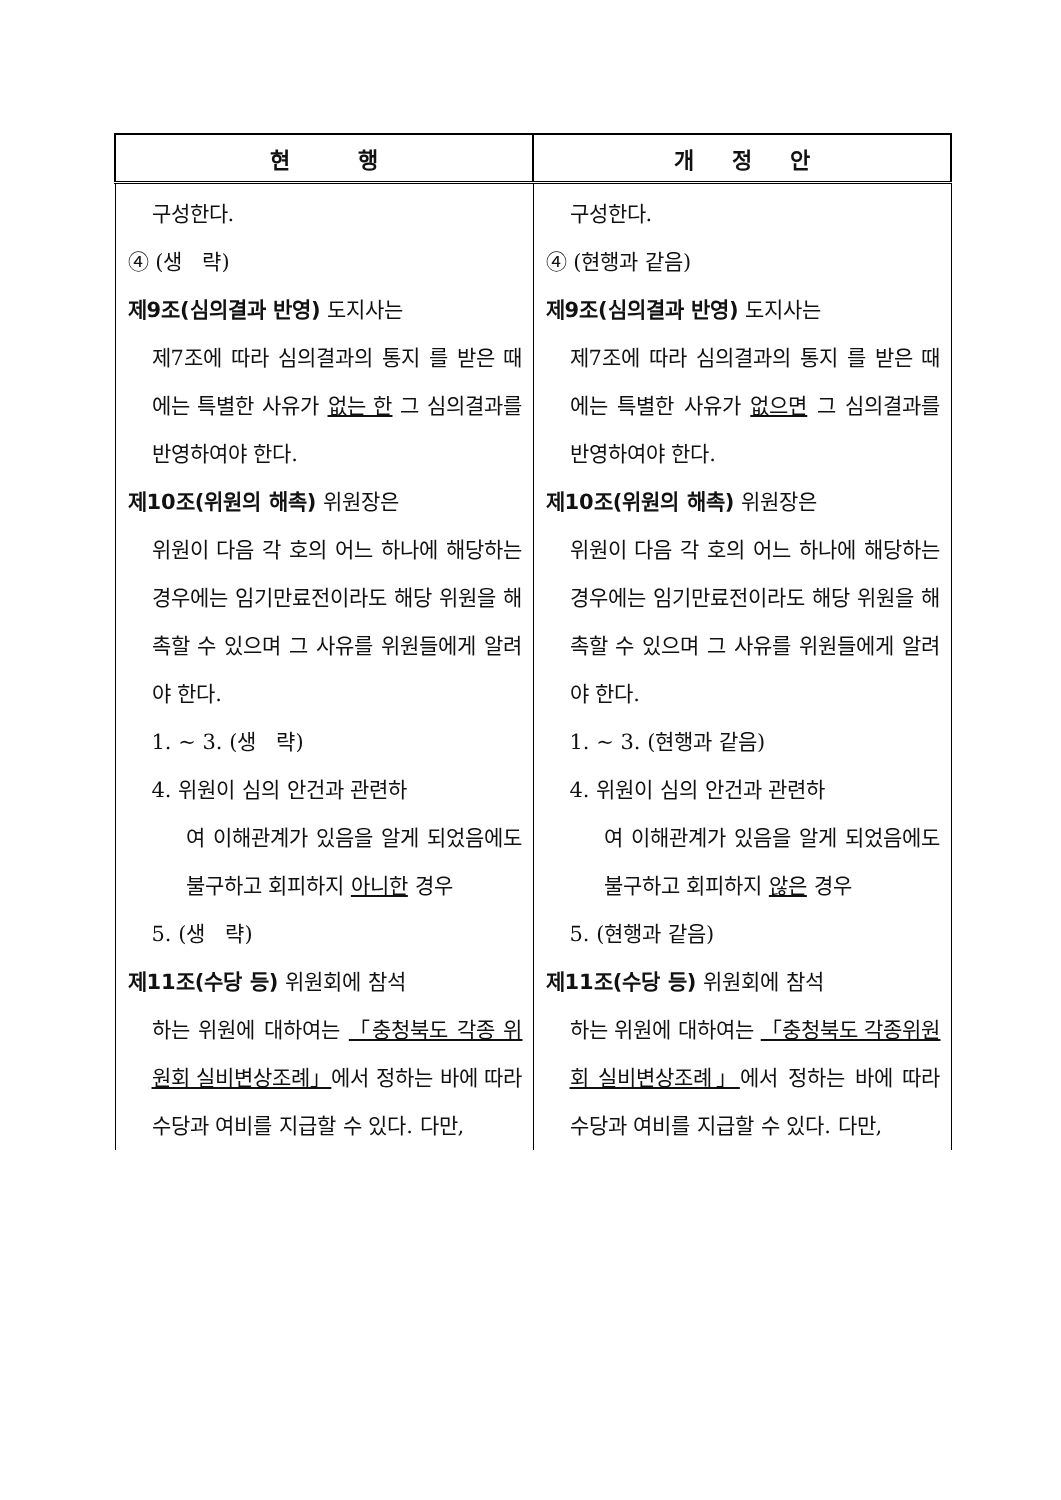| 현 행 | 개 정 안 |
| --- | --- |
| 구성한다. ④ (생 략) 제9조(심의결과 반영) 도지사는 제7조에 따라 심의결과의 통지 를 받은 때에는 특별한 사유가 없는 한 그 심의결과를 반영하여야 한다. 제10조(위원의 해촉) 위원장은 위원이 다음 각 호의 어느 하나에 해당하는 경우에는 임기만료전이라도 해당 위원을 해촉할 수 있으며 그 사유를 위원들에게 알려야 한다. 1. ~ 3. (생 략) 4. 위원이 심의 안건과 관련하 여 이해관계가 있음을 알게 되었음에도 불구하고 회피하지 아니한 경우 5. (생 략) 제11조(수당 등) 위원회에 참석 하는 위원에 대하여는 「충청북도 각종 위원회 실비변상조례」 에서 정하는 바에 따라 수당과 여비를 지급할 수 있다. 다만, | 구성한다. ④ (현행과 같음) 제9조(심의결과 반영) 도지사는 제7조에 따라 심의결과의 통지 를 받은 때에는 특별한 사유가 없으면 그 심의결과를 반영하여야 한다. 제10조(위원의 해촉) 위원장은 위원이 다음 각 호의 어느 하나에 해당하는 경우에는 임기만료전이라도 해당 위원을 해촉할 수 있으며 그 사유를 위원들에게 알려야 한다. 1. ~ 3. (현행과 같음) 4. 위원이 심의 안건과 관련하 여 이해관계가 있음을 알게 되었음에도 불구하고 회피하지 않은 경우 5. (현행과 같음) 제11조(수당 등) 위원회에 참석 하는 위원에 대하여는 「충청북도 각종위원회 실비변상조례」 에서 정하는 바에 따라 수당과 여비를 지급할 수 있다. 다만, |